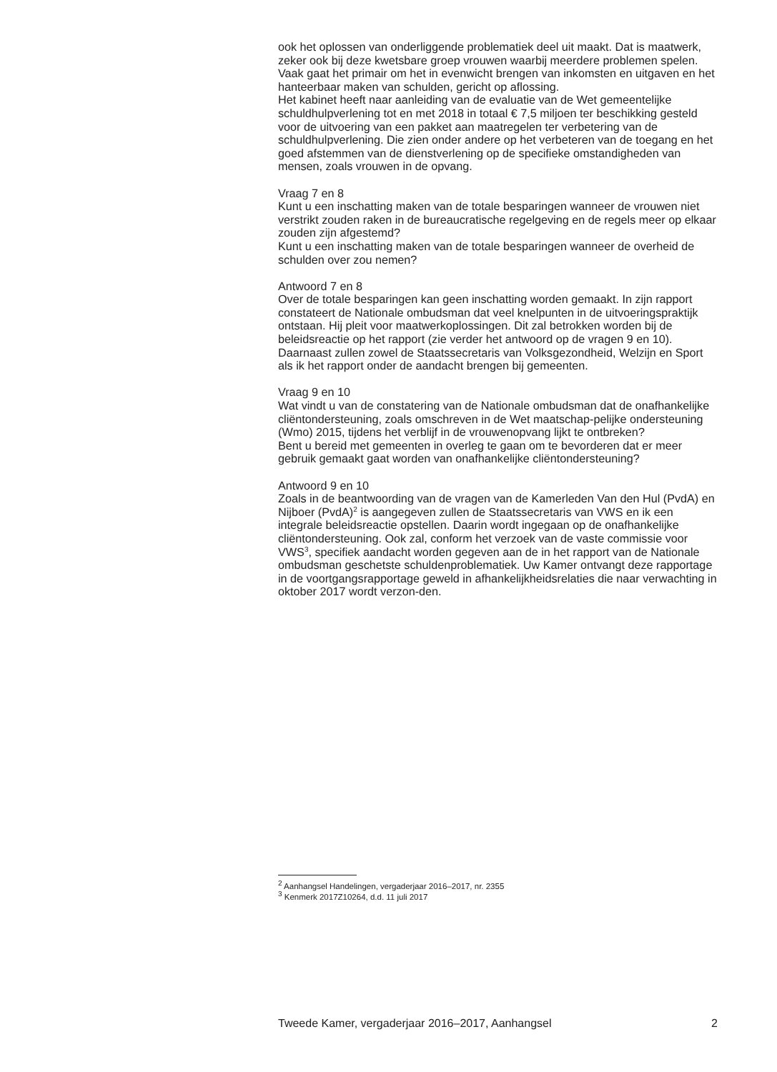ook het oplossen van onderliggende problematiek deel uit maakt. Dat is maatwerk, zeker ook bij deze kwetsbare groep vrouwen waarbij meerdere problemen spelen. Vaak gaat het primair om het in evenwicht brengen van inkomsten en uitgaven en het hanteerbaar maken van schulden, gericht op aflossing.
Het kabinet heeft naar aanleiding van de evaluatie van de Wet gemeentelijke schuldhulpverlening tot en met 2018 in totaal € 7,5 miljoen ter beschikking gesteld voor de uitvoering van een pakket aan maatregelen ter verbetering van de schuldhulpverlening. Die zien onder andere op het verbeteren van de toegang en het goed afstemmen van de dienstverlening op de specifieke omstandigheden van mensen, zoals vrouwen in de opvang.
Vraag 7 en 8
Kunt u een inschatting maken van de totale besparingen wanneer de vrouwen niet verstrikt zouden raken in de bureaucratische regelgeving en de regels meer op elkaar zouden zijn afgestemd?
Kunt u een inschatting maken van de totale besparingen wanneer de overheid de schulden over zou nemen?
Antwoord 7 en 8
Over de totale besparingen kan geen inschatting worden gemaakt. In zijn rapport constateert de Nationale ombudsman dat veel knelpunten in de uitvoeringspraktijk ontstaan. Hij pleit voor maatwerkoplossingen. Dit zal betrokken worden bij de beleidsreactie op het rapport (zie verder het antwoord op de vragen 9 en 10). Daarnaast zullen zowel de Staatssecretaris van Volksgezondheid, Welzijn en Sport als ik het rapport onder de aandacht brengen bij gemeenten.
Vraag 9 en 10
Wat vindt u van de constatering van de Nationale ombudsman dat de onafhankelijke cliëntondersteuning, zoals omschreven in de Wet maatschap-pelijke ondersteuning (Wmo) 2015, tijdens het verblijf in de vrouwenopvang lijkt te ontbreken?
Bent u bereid met gemeenten in overleg te gaan om te bevorderen dat er meer gebruik gemaakt gaat worden van onafhankelijke cliëntondersteuning?
Antwoord 9 en 10
Zoals in de beantwoording van de vragen van de Kamerleden Van den Hul (PvdA) en Nijboer (PvdA)<sup>2</sup> is aangegeven zullen de Staatssecretaris van VWS en ik een integrale beleidsreactie opstellen. Daarin wordt ingegaan op de onafhankelijke cliëntondersteuning. Ook zal, conform het verzoek van de vaste commissie voor VWS<sup>3</sup>, specifiek aandacht worden gegeven aan de in het rapport van de Nationale ombudsman geschetste schuldenproblematiek. Uw Kamer ontvangt deze rapportage in de voortgangsrapportage geweld in afhankelijkheidsrelaties die naar verwachting in oktober 2017 wordt verzon-den.
<sup>2</sup> Aanhangsel Handelingen, vergaderjaar 2016–2017, nr. 2355
<sup>3</sup> Kenmerk 2017Z10264, d.d. 11 juli 2017
Tweede Kamer, vergaderjaar 2016–2017, Aanhangsel 2